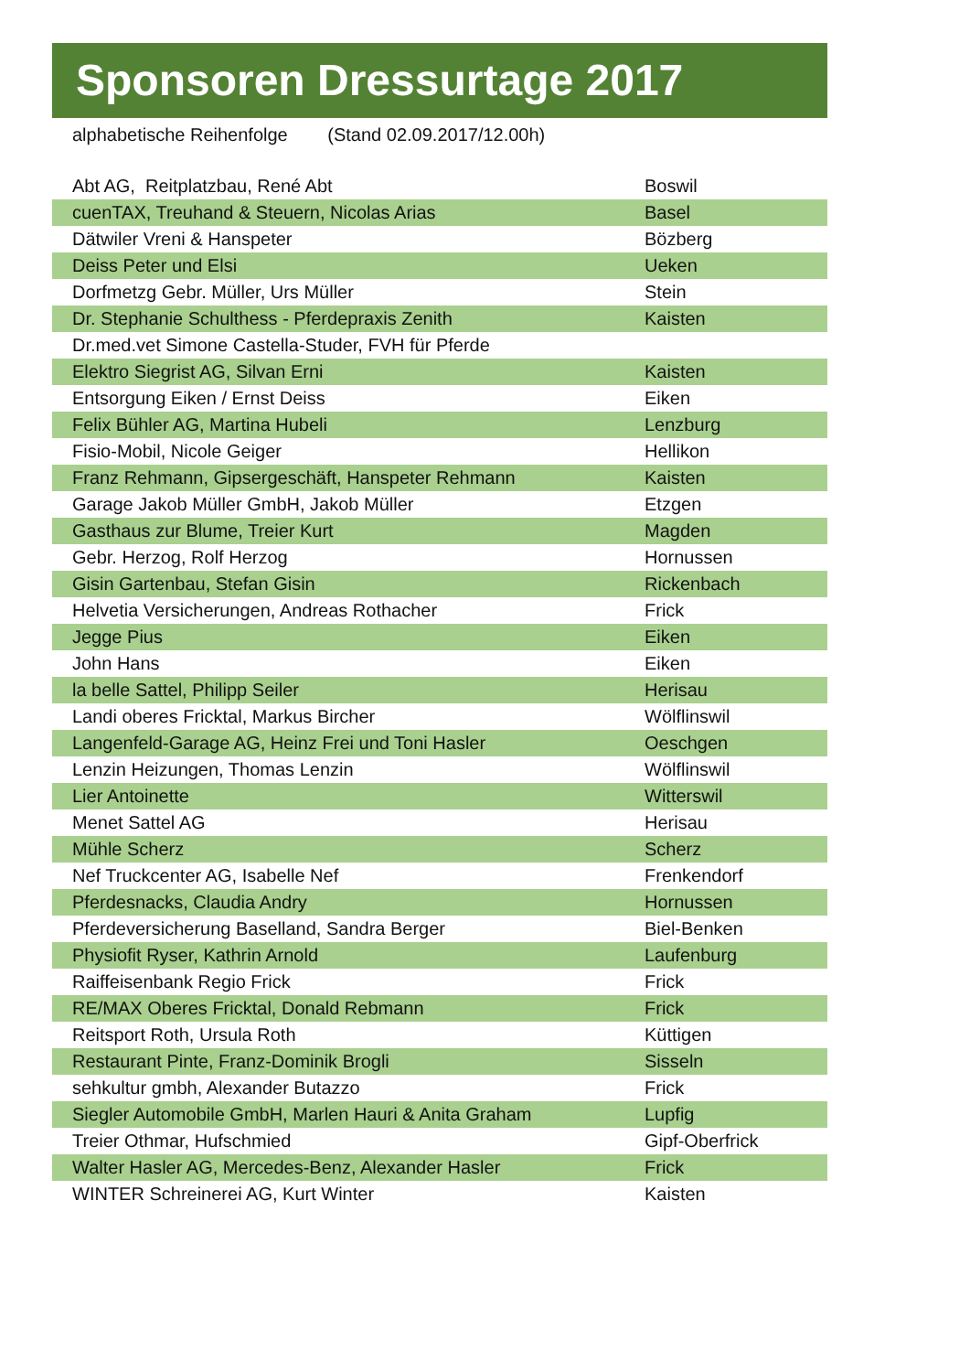Sponsoren Dressurtage 2017
alphabetische Reihenfolge (Stand 02.09.2017/12.00h)
| Abt AG, Reitplatzbau, René Abt | Boswil |
| cuenTAX, Treuhand & Steuern, Nicolas Arias | Basel |
| Dätwiler Vreni & Hanspeter | Bözberg |
| Deiss Peter und Elsi | Ueken |
| Dorfmetzg Gebr. Müller, Urs Müller | Stein |
| Dr. Stephanie Schulthess - Pferdepraxis Zenith | Kaisten |
| Dr.med.vet Simone Castella-Studer, FVH für Pferde | |
| Elektro Siegrist AG, Silvan Erni | Kaisten |
| Entsorgung Eiken / Ernst Deiss | Eiken |
| Felix Bühler AG, Martina Hubeli | Lenzburg |
| Fisio-Mobil, Nicole Geiger | Hellikon |
| Franz Rehmann, Gipsergeschäft, Hanspeter Rehmann | Kaisten |
| Garage Jakob Müller GmbH, Jakob Müller | Etzgen |
| Gasthaus zur Blume, Treier Kurt | Magden |
| Gebr. Herzog, Rolf Herzog | Hornussen |
| Gisin Gartenbau, Stefan Gisin | Rickenbach |
| Helvetia Versicherungen, Andreas Rothacher | Frick |
| Jegge Pius | Eiken |
| John Hans | Eiken |
| la belle Sattel, Philipp Seiler | Herisau |
| Landi oberes Fricktal, Markus Bircher | Wölflinswil |
| Langenfeld-Garage AG, Heinz Frei und Toni Hasler | Oeschgen |
| Lenzin Heizungen, Thomas Lenzin | Wölflinswil |
| Lier Antoinette | Witterswil |
| Menet Sattel AG | Herisau |
| Mühle Scherz | Scherz |
| Nef Truckcenter AG, Isabelle Nef | Frenkendorf |
| Pferdesnacks, Claudia Andry | Hornussen |
| Pferdeversicherung Baselland, Sandra Berger | Biel-Benken |
| Physiofit Ryser, Kathrin Arnold | Laufenburg |
| Raiffeisenbank Regio Frick | Frick |
| RE/MAX Oberes Fricktal, Donald Rebmann | Frick |
| Reitsport Roth, Ursula Roth | Küttigen |
| Restaurant Pinte, Franz-Dominik Brogli | Sisseln |
| sehkultur gmbh, Alexander Butazzo | Frick |
| Siegler Automobile GmbH, Marlen Hauri & Anita Graham | Lupfig |
| Treier Othmar, Hufschmied | Gipf-Oberfrick |
| Walter Hasler AG, Mercedes-Benz, Alexander Hasler | Frick |
| WINTER Schreinerei AG, Kurt Winter | Kaisten |